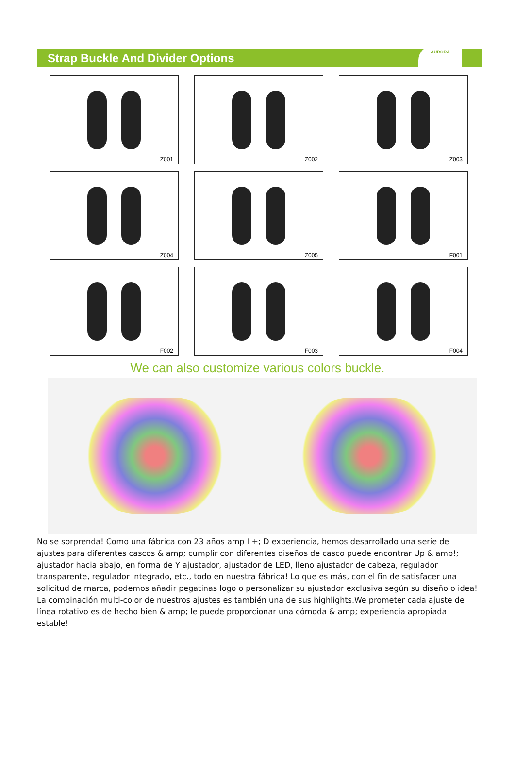Strap Buckle And Divider Options
AURORA
Z001
Z002
Z003
Z004
Z005
F001
F002
F003
F004
We can also customize various colors buckle.
No se sorprenda! Como una fábrica con 23 años amp I +; D experiencia, hemos desarrollado una serie de ajustes para diferentes cascos & amp; cumplir con diferentes diseños de casco puede encontrar Up & amp!; ajustador hacia abajo, en forma de Y ajustador, ajustador de LED, lleno ajustador de cabeza, regulador transparente, regulador integrado, etc., todo en nuestra fábrica! Lo que es más, con el fin de satisfacer una solicitud de marca, podemos añadir pegatinas logo o personalizar su ajustador exclusiva según su diseño o idea! La combinación multi-color de nuestros ajustes es también una de sus highlights.We prometer cada ajuste de línea rotativo es de hecho bien & amp; le puede proporcionar una cómoda & amp; experiencia apropiada estable!